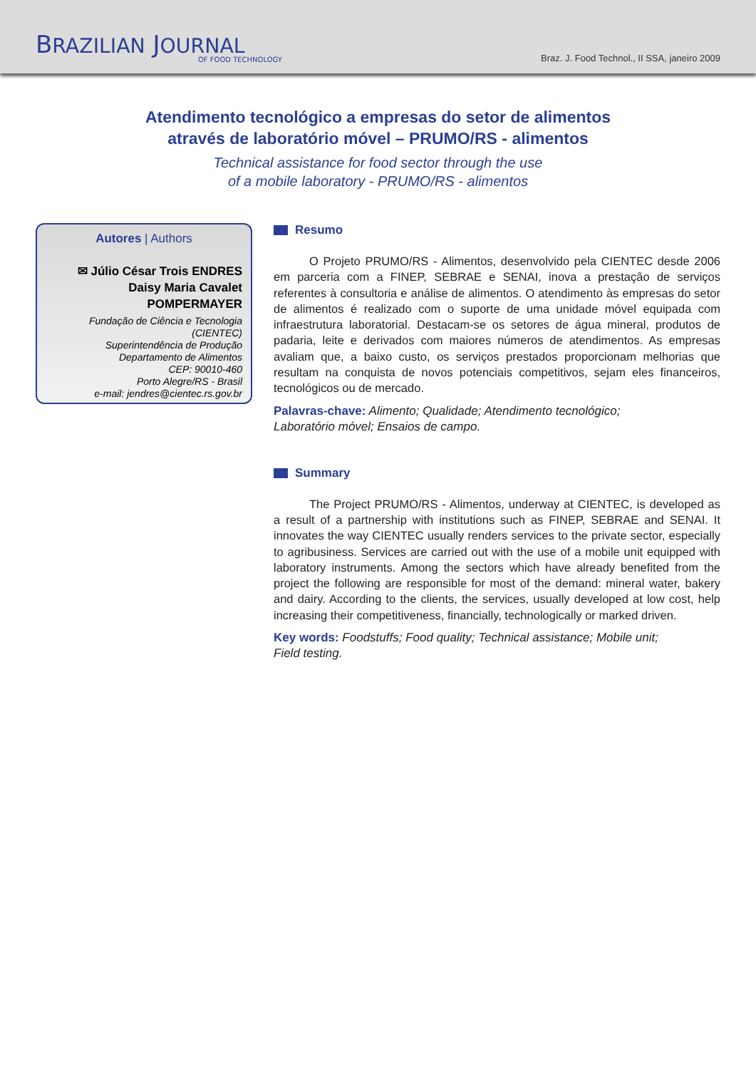BRAZILIAN JOURNAL
OF FOOD TECHNOLOGY
Braz. J. Food Technol., II SSA, janeiro 2009
Atendimento tecnológico a empresas do setor de alimentos
através de laboratório móvel – PRUMO/RS - alimentos
Technical assistance for food sector through the use
of a mobile laboratory - PRUMO/RS - alimentos
Autores | Authors
✉ Júlio César Trois ENDRES
Daisy Maria Cavalet
POMPERMAYER
Fundação de Ciência e Tecnologia
(CIENTEC)
Superintendência de Produção
Departamento de Alimentos
CEP: 90010-460
Porto Alegre/RS - Brasil
e-mail: jendres@cientec.rs.gov.br
Resumo
O Projeto PRUMO/RS - Alimentos, desenvolvido pela CIENTEC desde 2006 em parceria com a FINEP, SEBRAE e SENAI, inova a prestação de serviços referentes à consultoria e análise de alimentos. O atendimento às empresas do setor de alimentos é realizado com o suporte de uma unidade móvel equipada com infraestrutura laboratorial. Destacam-se os setores de água mineral, produtos de padaria, leite e derivados com maiores números de atendimentos. As empresas avaliam que, a baixo custo, os serviços prestados proporcionam melhorias que resultam na conquista de novos potenciais competitivos, sejam eles financeiros, tecnológicos ou de mercado.
Palavras-chave: Alimento; Qualidade; Atendimento tecnológico;
Laboratório móvel; Ensaios de campo.
Summary
The Project PRUMO/RS - Alimentos, underway at CIENTEC, is developed as a result of a partnership with institutions such as FINEP, SEBRAE and SENAI. It innovates the way CIENTEC usually renders services to the private sector, especially to agribusiness. Services are carried out with the use of a mobile unit equipped with laboratory instruments. Among the sectors which have already benefited from the project the following are responsible for most of the demand: mineral water, bakery and dairy. According to the clients, the services, usually developed at low cost, help increasing their competitiveness, financially, technologically or marked driven.
Key words: Foodstuffs; Food quality; Technical assistance; Mobile unit;
Field testing.